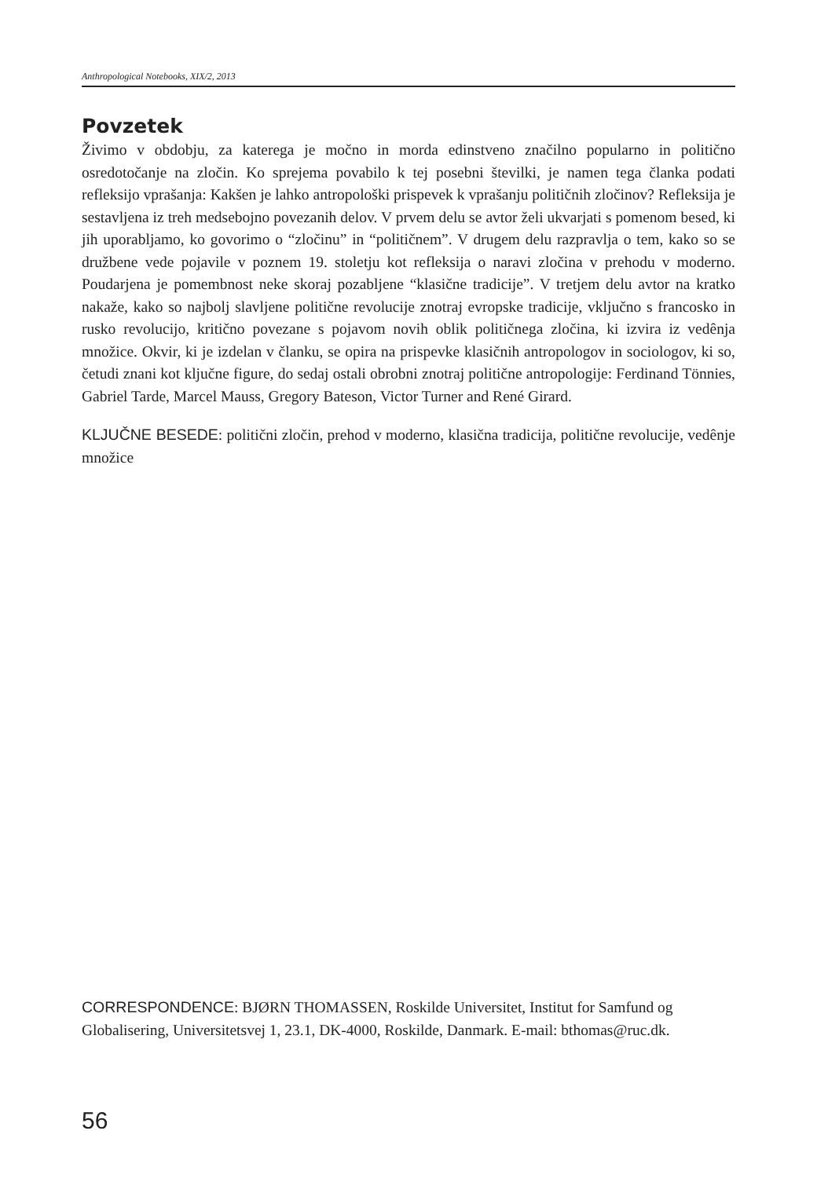Anthropological Notebooks, XIX/2, 2013
Povzetek
Živimo v obdobju, za katerega je močno in morda edinstveno značilno popularno in politično osredotočanje na zločin. Ko sprejema povabilo k tej posebni številki, je namen tega članka podati refleksijo vprašanja: Kakšen je lahko antropološki prispevek k vprašanju političnih zločinov? Refleksija je sestavljena iz treh medsebojno povezanih delov. V prvem delu se avtor želi ukvarjati s pomenom besed, ki jih uporabljamo, ko govorimo o “zločinu” in “političnem”. V drugem delu razpravlja o tem, kako so se družbene vede pojavile v poznem 19. stoletju kot refleksija o naravi zločina v prehodu v moderno. Poudarjena je pomembnost neke skoraj pozabljene “klasične tradicije”. V tretjem delu avtor na kratko nakaže, kako so najbolj slavljene politične revolucije znotraj evropske tradicije, vključno s francosko in rusko revolucijo, kritično povezane s pojavom novih oblik političnega zločina, ki izvira iz vedênja množice. Okvir, ki je izdelan v članku, se opira na prispevke klasičnih antropologov in sociologov, ki so, četudi znani kot ključne figure, do sedaj ostali obrobni znotraj politične antropologije: Ferdinand Tönnies, Gabriel Tarde, Marcel Mauss, Gregory Bateson, Victor Turner and René Girard.
KLJUČNE BESEDE: politični zločin, prehod v moderno, klasična tradicija, politične revolucije, vedênje množice
CORRESPONDENCE: BJØRN THOMASSEN, Roskilde Universitet, Institut for Samfund og Globalisering, Universitetsvej 1, 23.1, DK-4000, Roskilde, Danmark. E-mail: bthomas@ruc.dk.
56